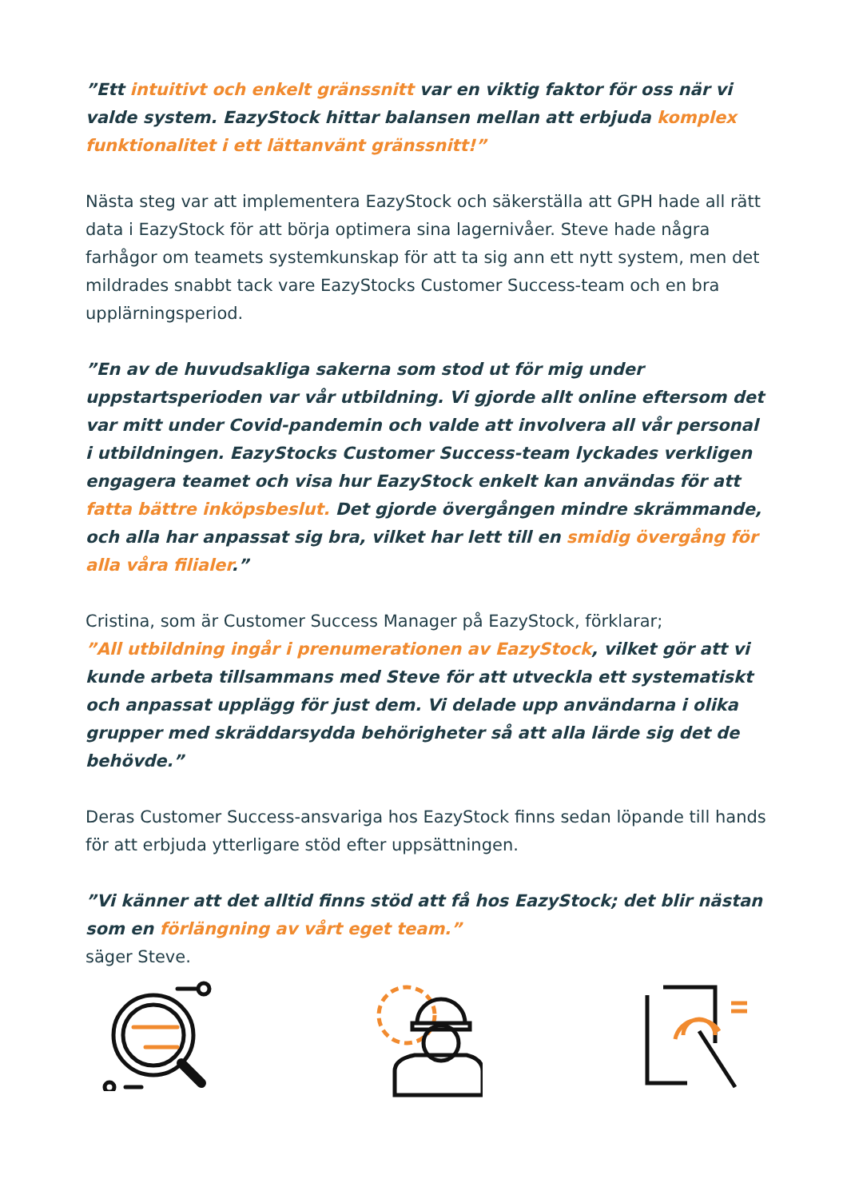”Ett intuitivt och enkelt gränssnitt var en viktig faktor för oss när vi valde system. EazyStock hittar balansen mellan att erbjuda komplex funktionalitet i ett lättanvänt gränssnitt!”
Nästa steg var att implementera EazyStock och säkerställa att GPH hade all rätt data i EazyStock för att börja optimera sina lagernivåer. Steve hade några farhågor om teamets systemkunskap för att ta sig ann ett nytt system, men det mildrades snabbt tack vare EazyStocks Customer Success-team och en bra upplärningsperiod.
”En av de huvudsakliga sakerna som stod ut för mig under uppstartsperioden var vår utbildning. Vi gjorde allt online eftersom det var mitt under Covid-pandemin och valde att involvera all vår personal i utbildningen. EazyStocks Customer Success-team lyckades verkligen engagera teamet och visa hur EazyStock enkelt kan användas för att fatta bättre inköpsbeslut. Det gjorde övergången mindre skrämmande, och alla har anpassat sig bra, vilket har lett till en smidig övergång för alla våra filialer.”
Cristina, som är Customer Success Manager på EazyStock, förklarar;
”All utbildning ingår i prenumerationen av EazyStock, vilket gör att vi kunde arbeta tillsammans med Steve för att utveckla ett systematiskt och anpassat upplägg för just dem. Vi delade upp användarna i olika grupper med skräddarsydda behörigheter så att alla lärde sig det de behövde.”
Deras Customer Success-ansvariga hos EazyStock finns sedan löpande till hands för att erbjuda ytterligare stöd efter uppsättningen.
”Vi känner att det alltid finns stöd att få hos EazyStock; det blir nästan som en förlängning av vårt eget team.”
säger Steve.